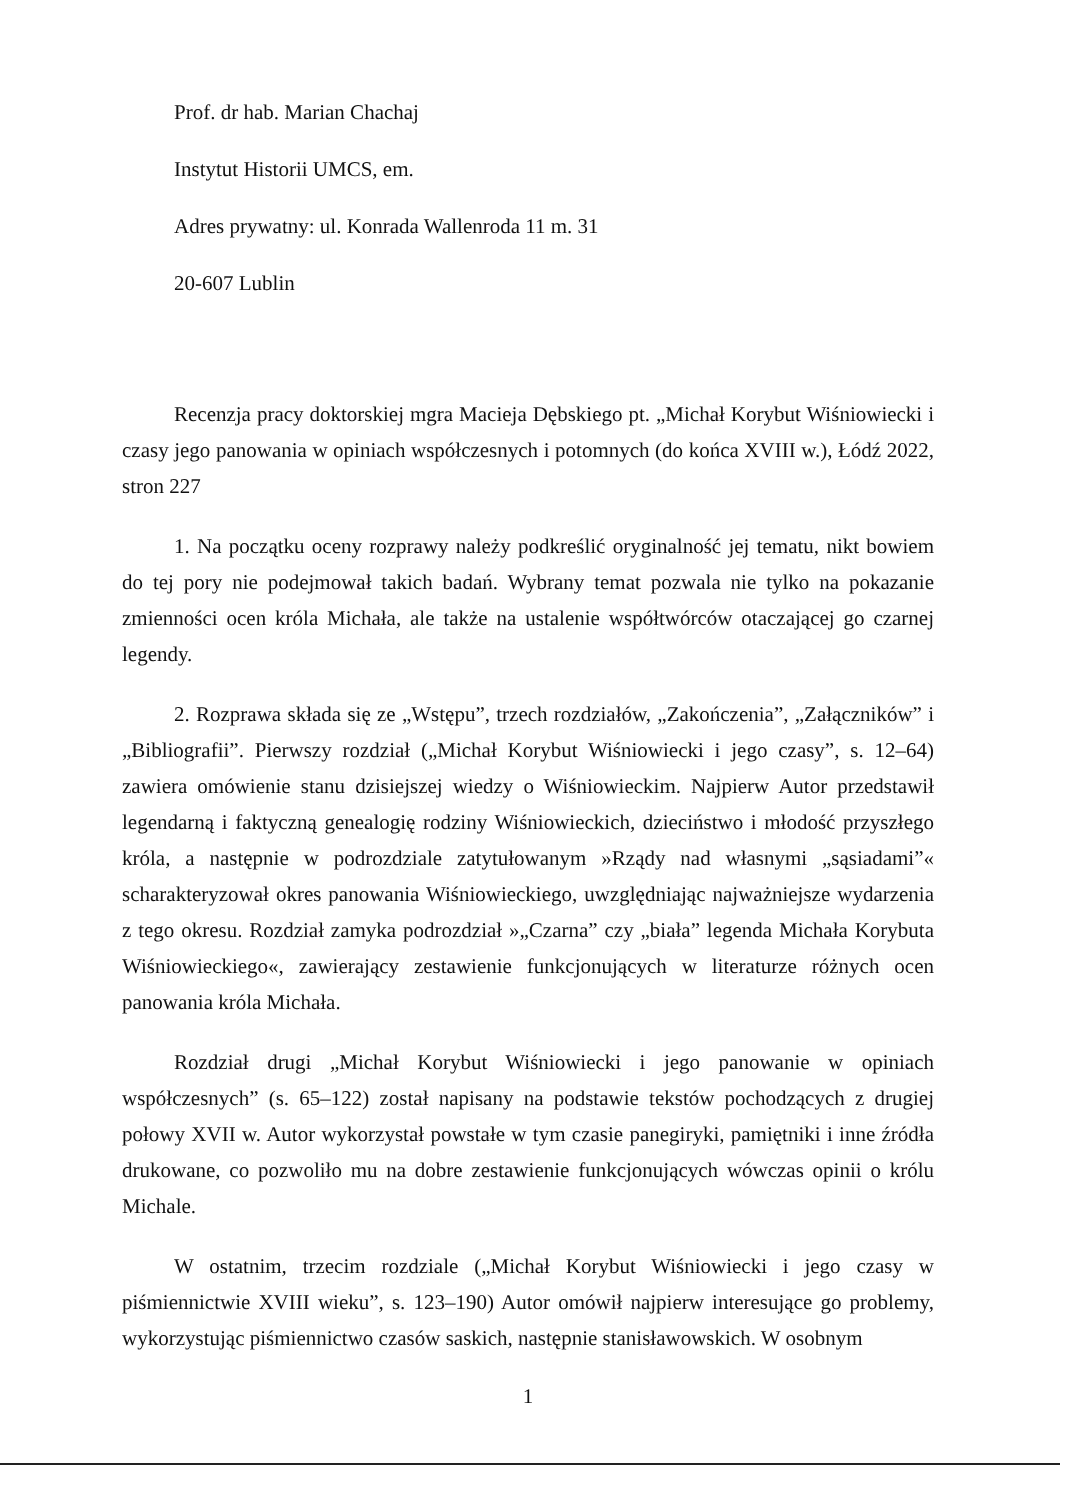Prof. dr hab. Marian Chachaj
Instytut Historii UMCS, em.
Adres prywatny: ul. Konrada Wallenroda 11 m. 31
20-607 Lublin
Recenzja pracy doktorskiej mgra Macieja Dębskiego pt. „Michał Korybut Wiśniowiecki i czasy jego panowania w opiniach współczesnych i potomnych (do końca XVIII w.), Łódź 2022, stron 227
1. Na początku oceny rozprawy należy podkreślić oryginalność jej tematu, nikt bowiem do tej pory nie podejmował takich badań. Wybrany temat pozwala nie tylko na pokazanie zmienności ocen króla Michała, ale także na ustalenie współtwórców otaczającej go czarnej legendy.
2. Rozprawa składa się ze „Wstępu”, trzech rozdziałów, „Zakończenia”, „Załączników” i „Bibliografii”. Pierwszy rozdział („Michał Korybut Wiśniowiecki i jego czasy”, s. 12–64) zawiera omówienie stanu dzisiejszej wiedzy o Wiśniowieckim. Najpierw Autor przedstawił legendarną i faktyczną genealogię rodziny Wiśniowieckich, dzieciństwo i młodość przyszłego króla, a następnie w podrozdziale zatytułowanym »Rządy nad własnymi „sąsiadami”« scharakteryzował okres panowania Wiśniowieckiego, uwzględniając najważniejsze wydarzenia z tego okresu. Rozdział zamyka podrozdział »„Czarna” czy „biała” legenda Michała Korybuta Wiśniowieckiego«, zawierający zestawienie funkcjonujących w literaturze różnych ocen panowania króla Michała.
Rozdział drugi „Michał Korybut Wiśniowiecki i jego panowanie w opiniach współczesnych” (s. 65–122) został napisany na podstawie tekstów pochodzących z drugiej połowy XVII w. Autor wykorzystał powstałe w tym czasie panegiryki, pamiętniki i inne źródła drukowane, co pozwoliło mu na dobre zestawienie funkcjonujących wówczas opinii o królu Michale.
W ostatnim, trzecim rozdziale („Michał Korybut Wiśniowiecki i jego czasy w piśmiennictwie XVIII wieku”, s. 123–190) Autor omówił najpierw interesujące go problemy, wykorzystując piśmiennictwo czasów saskich, następnie stanisławowskich. W osobnym
1